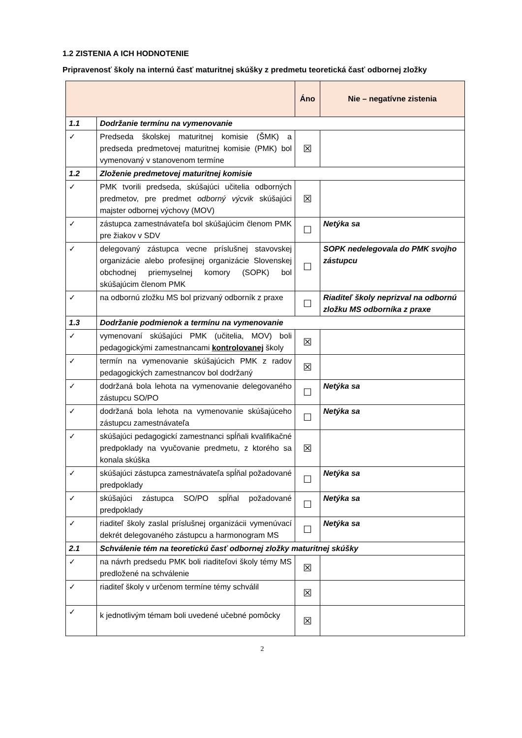1.2 ZISTENIA A ICH HODNOTENIE
Pripravenosť školy na internú časť maturitnej skúšky z predmetu teoretická časť odbornej zložky
| | | Áno | Nie – negatívne zistenia |
| --- | --- | --- | --- |
| 1.1 | Dodržanie termínu na vymenovanie | | |
| ✓ | Predseda školskej maturitnej komisie (ŠMK) a predseda predmetovej maturitnej komisie (PMK) bol vymenovaný v stanovenom termíne | ☒ | |
| 1.2 | Zloženie predmetovej maturitnej komisie | | |
| ✓ | PMK tvorili predseda, skúšajúci učitelia odborných predmetov, pre predmet odborný výcvik skúšajúci majster odbornej výchovy (MOV) | ☒ | |
| ✓ | zástupca zamestnávateľa bol skúšajúcim členom PMK pre žiakov v SDV | ☐ | Netýka sa |
| ✓ | delegovaný zástupca vecne príslušnej stavovskej organizácie alebo profesijnej organizácie Slovenskej obchodnej priemyselnej komory (SOPK) bol skúšajúcim členom PMK | ☐ | SOPK nedelegovala do PMK svojho zástupcu |
| ✓ | na odbornú zložku MS bol prizvaný odborník z praxe | ☐ | Riaditeľ školy neprizval na odbornú zložku MS odborníka z praxe |
| 1.3 | Dodržanie podmienok a termínu na vymenovanie | | |
| ✓ | vymenovaní skúšajúci PMK (učitelia, MOV) boli pedagogickými zamestnancami kontrolovanej školy | ☒ | |
| ✓ | termín na vymenovanie skúšajúcich PMK z radov pedagogických zamestnancov bol dodržaný | ☒ | |
| ✓ | dodržaná bola lehota na vymenovanie delegovaného zástupcu SO/PO | ☐ | Netýka sa |
| ✓ | dodržaná bola lehota na vymenovanie skúšajúceho zástupcu zamestnávateľa | ☐ | Netýka sa |
| ✓ | skúšajúci pedagogickí zamestnanci spĺňali kvalifikačné predpoklady na vyučovanie predmetu, z ktorého sa konala skúška | ☒ | |
| ✓ | skúšajúci zástupca zamestnávateľa spĺňal požadované predpoklady | ☐ | Netýka sa |
| ✓ | skúšajúci zástupca SO/PO spĺňal požadované predpoklady | ☐ | Netýka sa |
| ✓ | riaditeľ školy zaslal príslušnej organizácii vymenúvací dekrét delegovaného zástupcu a harmonogram MS | ☐ | Netýka sa |
| 2.1 | Schválenie tém na teoretickú časť odbornej zložky maturitnej skúšky | | |
| ✓ | na návrh predsedu PMK boli riaditeľovi školy témy MS predložené na schválenie | ☒ | |
| ✓ | riaditeľ školy v určenom termíne témy schválil | ☒ | |
| ✓ | k jednotlivým témam boli uvedené učebné pomôcky | ☒ | |
2